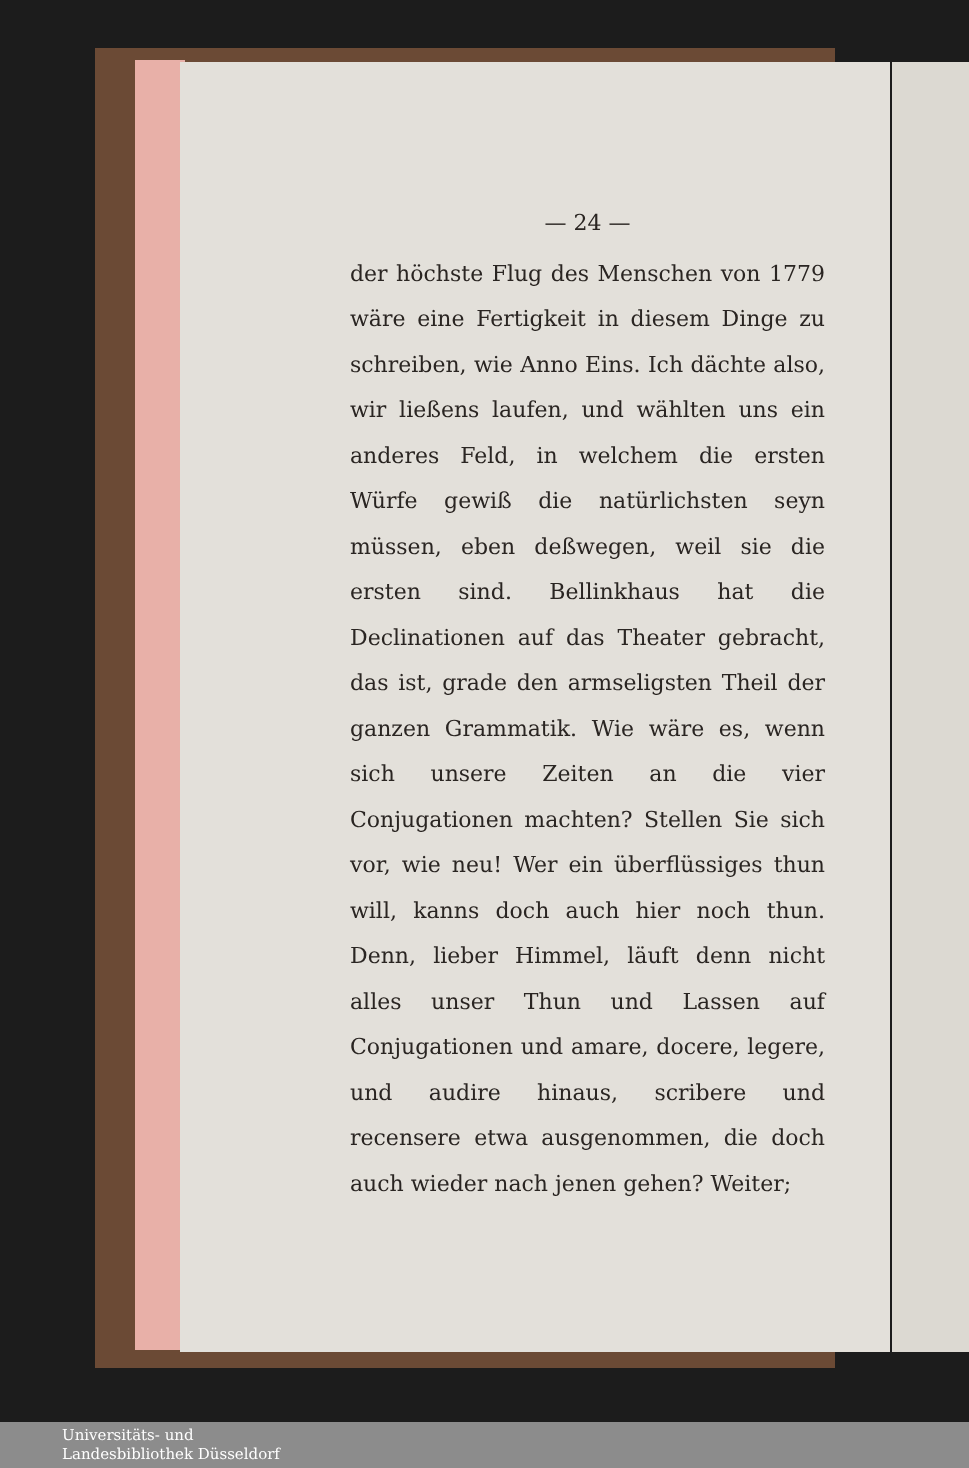— 24 —
der höchste Flug des Menschen von 1779 wäre eine Fertigkeit in diesem Dinge zu schreiben, wie Anno Eins. Ich dächte also, wir ließens laufen, und wählten uns ein anderes Feld, in welchem die ersten Würfe gewiß die natürlichsten seyn müssen, eben deßwegen, weil sie die ersten sind. Bellinkhaus hat die Declinationen auf das Theater gebracht, das ist, grade den armseligsten Theil der ganzen Grammatik. Wie wäre es, wenn sich unsere Zeiten an die vier Conjugationen machten? Stellen Sie sich vor, wie neu! Wer ein überflüssiges thun will, kanns doch auch hier noch thun. Denn, lieber Himmel, läuft denn nicht alles unser Thun und Lassen auf Conjugationen und amare, docere, legere, und audire hinaus, scribere und recensere etwa ausgenommen, die doch auch wieder nach jenen gehen? Weiter;
Universitäts- und
Landesbibliothek Düsseldorf